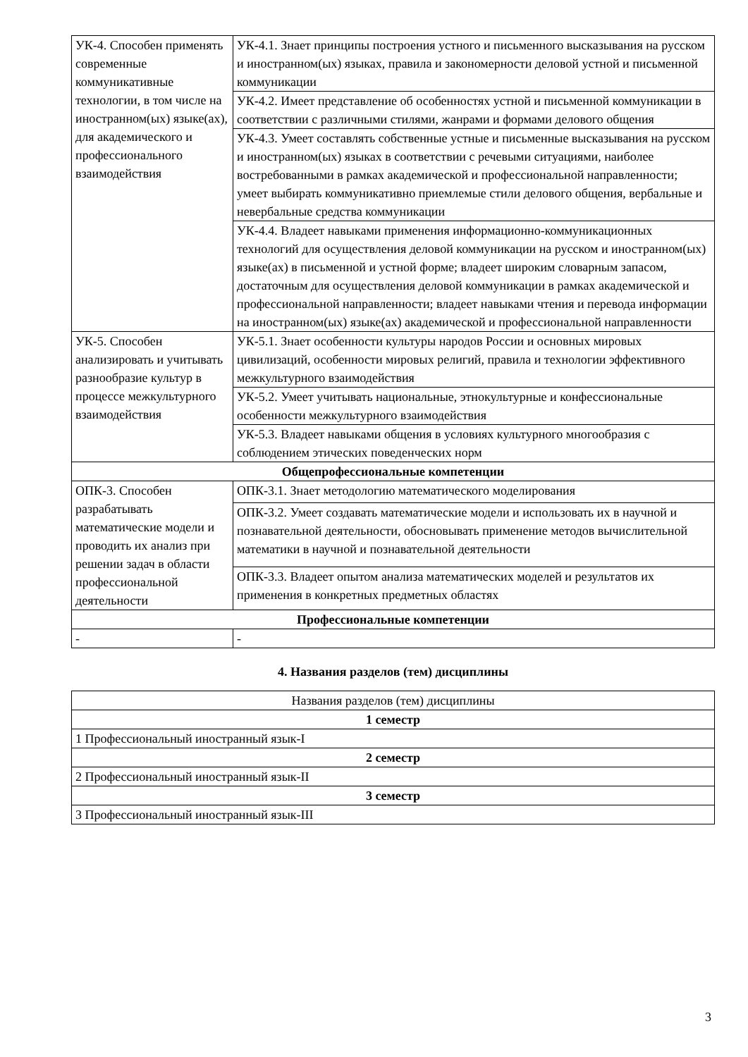| УК-4. Способен применять современные коммуникативные технологии, в том числе на иностранном(ых) языке(ах), для академического и профессионального взаимодействия | УК-4.1. Знает принципы построения устного и письменного высказывания на русском и иностранном(ых) языках, правила и закономерности деловой устной и письменной коммуникации |
| | УК-4.2. Имеет представление об особенностях устной и письменной коммуникации в соответствии с различными стилями, жанрами и формами делового общения |
| | УК-4.3. Умеет составлять собственные устные и письменные высказывания на русском и иностранном(ых) языках в соответствии с речевыми ситуациями, наиболее востребованными в рамках академической и профессиональной направленности; умеет выбирать коммуникативно приемлемые стили делового общения, вербальные и невербальные средства коммуникации |
| | УК-4.4. Владеет навыками применения информационно-коммуникационных технологий для осуществления деловой коммуникации на русском и иностранном(ых) языке(ах) в письменной и устной форме; владеет широким словарным запасом, достаточным для осуществления деловой коммуникации в рамках академической и профессиональной направленности; владеет навыками чтения и перевода информации на иностранном(ых) языке(ах) академической и профессиональной направленности |
| УК-5. Способен анализировать и учитывать разнообразие культур в процессе межкультурного взаимодействия | УК-5.1. Знает особенности культуры народов России и основных мировых цивилизаций, особенности мировых религий, правила и технологии эффективного межкультурного взаимодействия |
| | УК-5.2. Умеет учитывать национальные, этнокультурные и конфессиональные особенности межкультурного взаимодействия |
| | УК-5.3. Владеет навыками общения в условиях культурного многообразия с соблюдением этических поведенческих норм |
| Общепрофессиональные компетенции | |
| ОПК-3. Способен разрабатывать математические модели и проводить их анализ при решении задач в области профессиональной деятельности | ОПК-3.1. Знает методологию математического моделирования |
| | ОПК-3.2. Умеет создавать математические модели и использовать их в научной и познавательной деятельности, обосновывать применение методов вычислительной математики в научной и познавательной деятельности |
| | ОПК-3.3. Владеет опытом анализа математических моделей и результатов их применения в конкретных предметных областях |
| Профессиональные компетенции | |
| - | - |
4. Названия разделов (тем) дисциплины
| Названия разделов (тем) дисциплины |
| 1 семестр |
| 1 Профессиональный иностранный язык-I |
| 2 семестр |
| 2 Профессиональный иностранный язык-II |
| 3 семестр |
| 3 Профессиональный иностранный язык-III |
3